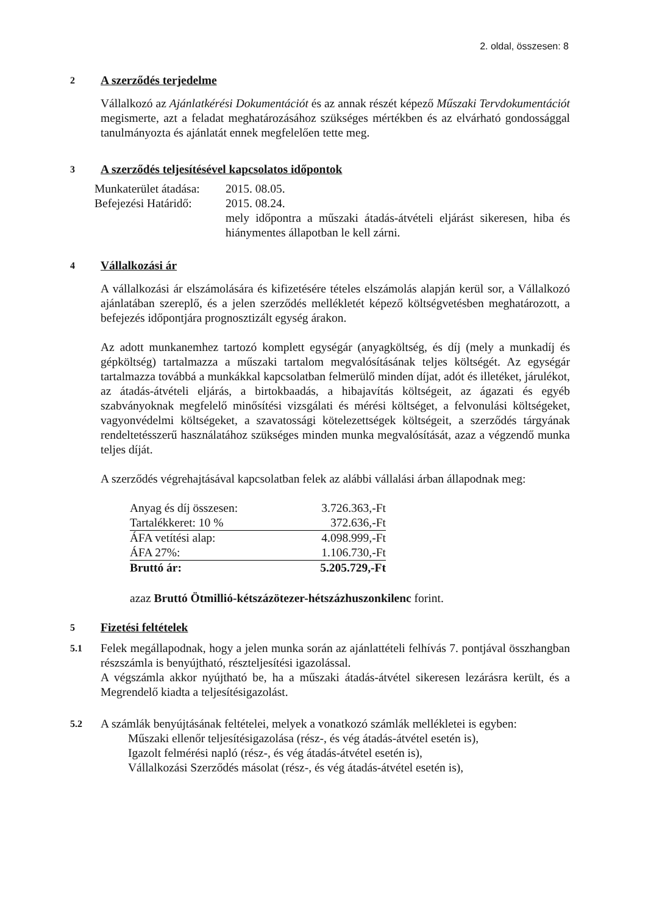2. oldal, összesen: 8
2 A szerződés terjedelme
Vállalkozó az Ajánlatkérési Dokumentációt és az annak részét képező Műszaki Tervdokumentációt megismerte, azt a feladat meghatározásához szükséges mértékben és az elvárható gondossággal tanulmányozta és ajánlatát ennek megfelelően tette meg.
3 A szerződés teljesítésével kapcsolatos időpontok
| Munkaterület átadása: | 2015. 08.05. |
| Befejezési Határidő: | 2015. 08.24. |
| | mely időpontra a műszaki átadás-átvételi eljárást sikeresen, hiba és hiánymentes állapotban le kell zárni. |
4 Vállalkozási ár
A vállalkozási ár elszámolására és kifizetésére tételes elszámolás alapján kerül sor, a Vállalkozó ajánlatában szereplő, és a jelen szerződés mellékletét képező költségvetésben meghatározott, a befejezés időpontjára prognosztizált egység árakon.
Az adott munkanemhez tartozó komplett egységár (anyagköltség, és díj (mely a munkadíj és gépköltség) tartalmazza a műszaki tartalom megvalósításának teljes költségét. Az egységár tartalmazza továbbá a munkákkal kapcsolatban felmerülő minden díjat, adót és illetéket, járulékot, az átadás-átvételi eljárás, a birtokbaadás, a hibajavítás költségeit, az ágazati és egyéb szabványoknak megfelelő minősítési vizsgálati és mérési költséget, a felvonulási költségeket, vagyonvédelmi költségeket, a szavatossági kötelezettségek költségeit, a szerződés tárgyának rendeltetésszerű használatához szükséges minden munka megvalósítását, azaz a végzendő munka teljes díját.
A szerződés végrehajtásával kapcsolatban felek az alábbi vállalási árban állapodnak meg:
| Anyag és díj összesen: | 3.726.363,-Ft |
| Tartalékkeret: 10 % | 372.636,-Ft |
| ÁFA vetítési alap: | 4.098.999,-Ft |
| ÁFA 27%: | 1.106.730,-Ft |
| Bruttó ár: | 5.205.729,-Ft |
azaz Bruttó Ötmillió-kétszázötezer-hétszázhuszonkilenc forint.
5 Fizetési feltételek
5.1
Felek megállapodnak, hogy a jelen munka során az ajánlattételi felhívás 7. pontjával összhangban részszámla is benyújtható, részteljesítési igazolással.
A végszámla akkor nyújtható be, ha a műszaki átadás-átvétel sikeresen lezárásra került, és a Megrendelő kiadta a teljesítésigazolást.
5.2
A számlák benyújtásának feltételei, melyek a vonatkozó számlák mellékletei is egyben:
Műszaki ellenőr teljesítésigazolása (rész-, és vég átadás-átvétel esetén is),
Igazolt felmérési napló (rész-, és vég átadás-átvétel esetén is),
Vállalkozási Szerződés másolat (rész-, és vég átadás-átvétel esetén is),